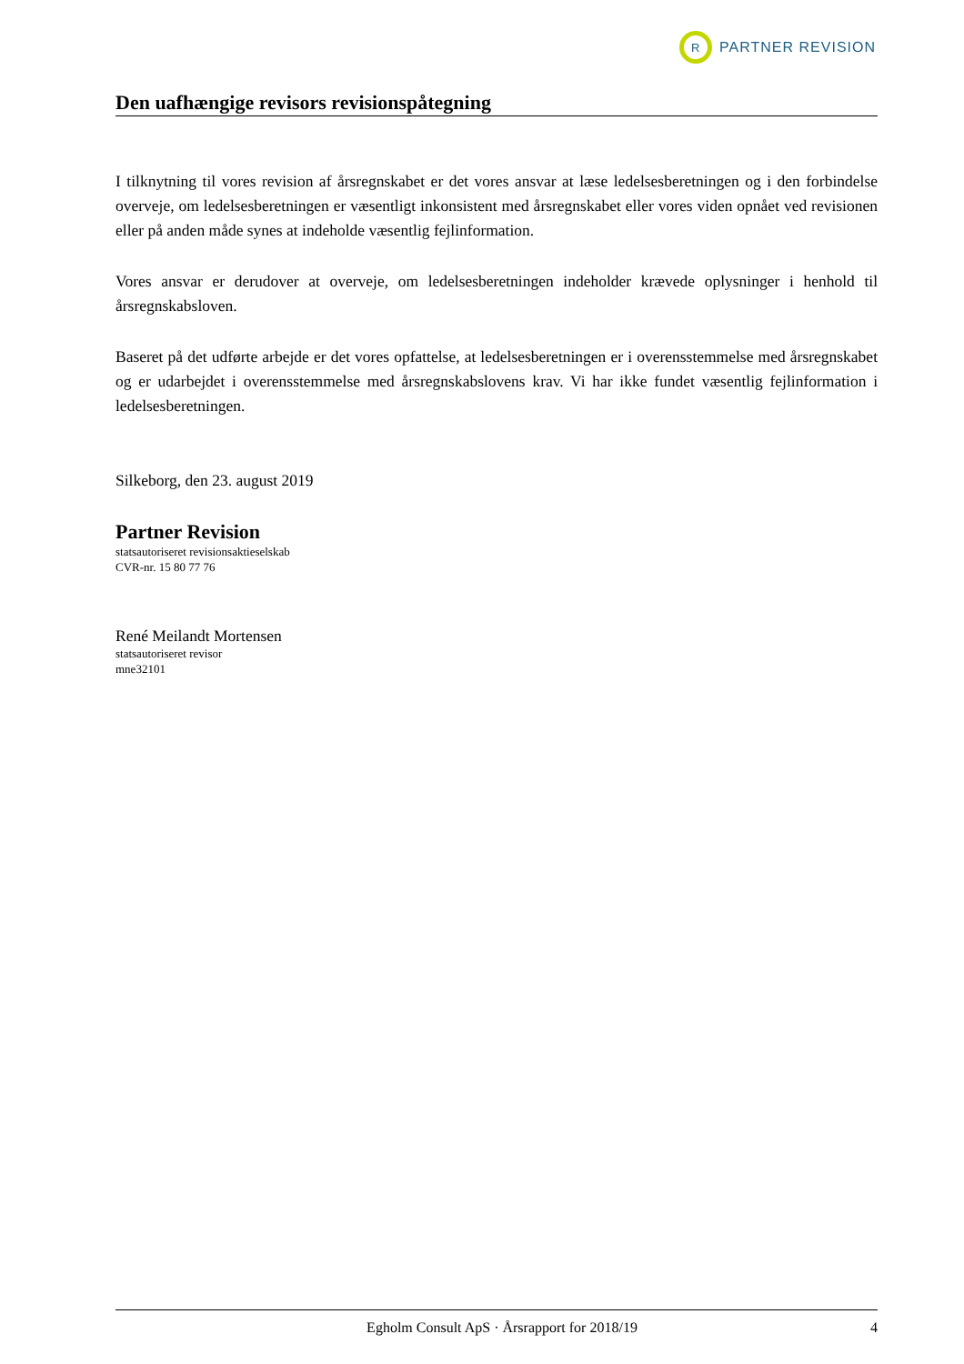R
PARTNER REVISION
Den uafhængige revisors revisionspåtegning
I tilknytning til vores revision af årsregnskabet er det vores ansvar at læse ledelsesberetningen og i den forbindelse overveje, om ledelsesberetningen er væsentligt inkonsistent med årsregnskabet eller vores viden opnået ved revisionen eller på anden måde synes at indeholde væsentlig fejlinformation.
Vores ansvar er derudover at overveje, om ledelsesberetningen indeholder krævede oplysninger i henhold til årsregnskabsloven.
Baseret på det udførte arbejde er det vores opfattelse, at ledelsesberetningen er i overensstemmelse med årsregnskabet og er udarbejdet i overensstemmelse med årsregnskabslovens krav. Vi har ikke fundet væsentlig fejlinformation i ledelsesberetningen.
Silkeborg, den 23. august 2019
Partner Revision
statsautoriseret revisionsaktieselskab
CVR-nr. 15 80 77 76
René Meilandt Mortensen
statsautoriseret revisor
mne32101
Egholm Consult ApS · Årsrapport for 2018/19 4